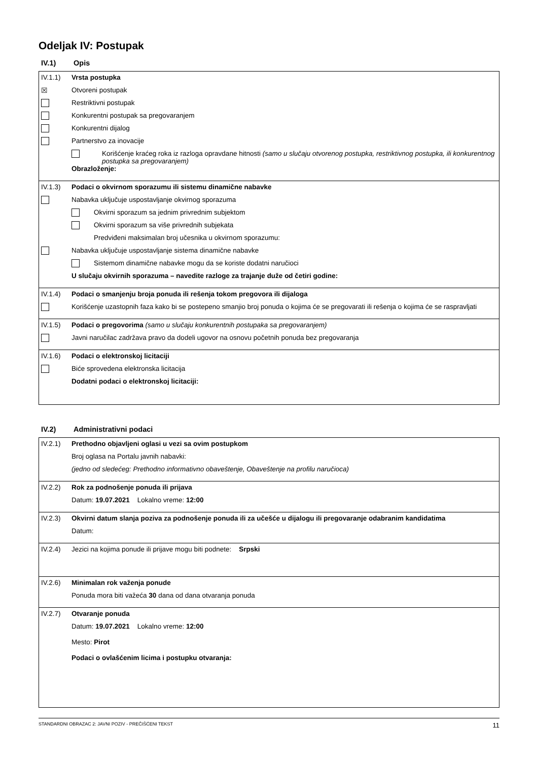Odeljak IV: Postupak
IV.1) Opis
IV.1.1) Vrsta postupka
☒ Otvoreni postupak
Restriktivni postupak
Konkurentni postupak sa pregovaranjem
Konkurentni dijalog
Partnerstvo za inovacije
Korišćenje kraćeg roka iz razloga opravdane hitnosti (samo u slučaju otvorenog postupka, restriktivnog postupka, ili konkurentnog postupka sa pregovaranjem)
Obrazloženje:
IV.1.3) Podaci o okvirnom sporazumu ili sistemu dinamične nabavke
Nabavka uključuje uspostavljanje okvirnog sporazuma
Okvirni sporazum sa jednim privrednim subjektom
Okvirni sporazum sa više privrednih subjekata
Predviđeni maksimalan broj učesnika u okvirnom sporazumu:
Nabavka uključuje uspostavljanje sistema dinamične nabavke
Sistemom dinamične nabavke mogu da se koriste dodatni naručioci
U slučaju okvirnih sporazuma – navedite razloge za trajanje duže od četiri godine:
IV.1.4) Podaci o smanjenju broja ponuda ili rešenja tokom pregovora ili dijaloga
Korišćenje uzastopnih faza kako bi se postepeno smanjio broj ponuda o kojima će se pregovarati ili rešenja o kojima će se raspravljati
IV.1.5) Podaci o pregovorima (samo u slučaju konkurentnih postupaka sa pregovaranjem)
Javni naručilac zadržava pravo da dodeli ugovor na osnovu početnih ponuda bez pregovaranja
IV.1.6) Podaci o elektronskoj licitaciji
Biće sprovedena elektronska licitacija
Dodatni podaci o elektronskoj licitaciji:
IV.2) Administrativni podaci
IV.2.1) Prethodno objavljeni oglasi u vezi sa ovim postupkom
Broj oglasa na Portalu javnih nabavki:
(jedno od sledećeg: Prethodno informativno obaveštenje, Obaveštenje na profilu naručioca)
IV.2.2) Rok za podnošenje ponuda ili prijava
Datum: 19.07.2021 Lokalno vreme: 12:00
IV.2.3) Okvirni datum slanja poziva za podnošenje ponuda ili za učešće u dijalogu ili pregovaranje odabranim kandidatima
Datum:
IV.2.4) Jezici na kojima ponude ili prijave mogu biti podnete: Srpski
IV.2.6) Minimalan rok važenja ponude
Ponuda mora biti važeća 30 dana od dana otvaranja ponuda
IV.2.7) Otvaranje ponuda
Datum: 19.07.2021 Lokalno vreme: 12:00
Mesto: Pirot
Podaci o ovlašćenim licima i postupku otvaranja:
STANDARDNI OBRAZAC 2: JAVNI POZIV - PREČIŠĆENI TEKST 11